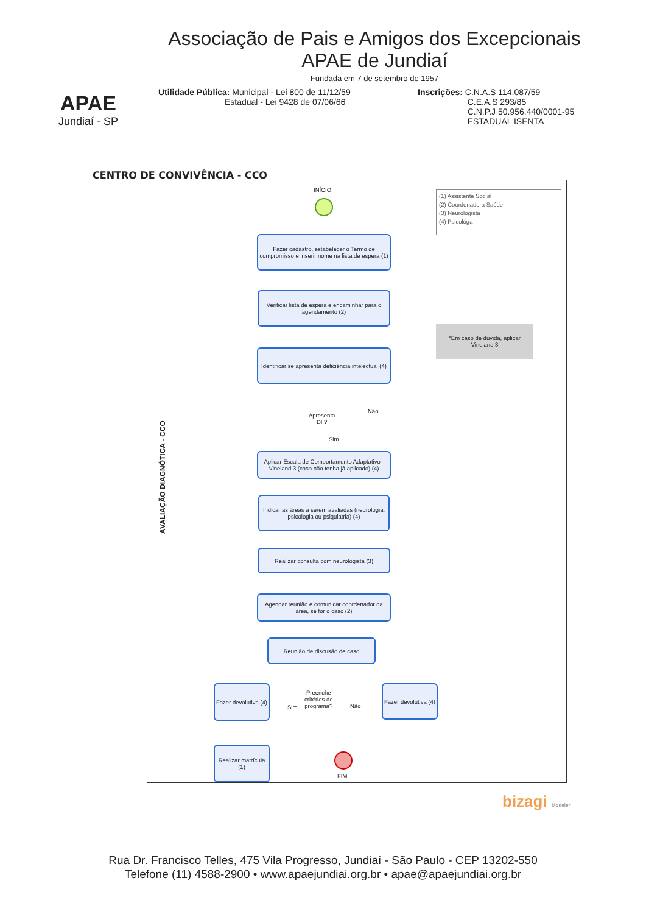APAE
Jundiaí - SP
Associação de Pais e Amigos dos Excepcionais
APAE de Jundiaí
Fundada em 7 de setembro de 1957
Utilidade Pública: Municipal - Lei 800 de 11/12/59
Estadual - Lei 9428 de 07/06/66
Inscrições: C.N.A.S 114.087/59
C.E.A.S 293/85
C.N.P.J 50.956.440/0001-95
ESTADUAL ISENTA
CENTRO DE CONVIVÊNCIA - CCO
AVALIAÇÃO DIAGNÓTICA - CCO
INÍCIO
(1) Assistente Social
(2) Coordenadora Saúde
(3) Neurologista
(4) Psicológa
Fazer cadastro, estabelecer o Termo de compromisso e inserir nome na lista de espera (1)
Verificar lista de espera e encaminhar para o agendamento (2)
Identificar se apresenta deficiência intelectual (4)
*Em caso de dúvida, aplicar Vineland 3
Apresenta
DI ?
Não
Sim
Aplicar Escala de Comportamento Adaptativo - Vineland 3 (caso não tenha já aplicado) (4)
Indicar as áreas a serem avaliadas (neurologia, psicologia ou psiquiatria) (4)
Realizar consulta com neurologista (3)
Agendar reunião e comunicar coordenador da área, se for o caso (2)
Reunião de discusão de caso
Fazer devolutiva (4)
Preenche
critérios do
programa?
Sim Não
Fazer devolutiva (4)
Realizar matrícula (1)
FIM
bizagi Modeler
Rua Dr. Francisco Telles, 475 Vila Progresso, Jundiaí - São Paulo - CEP 13202-550
Telefone (11) 4588-2900 • www.apaejundiai.org.br • apae@apaejundiai.org.br